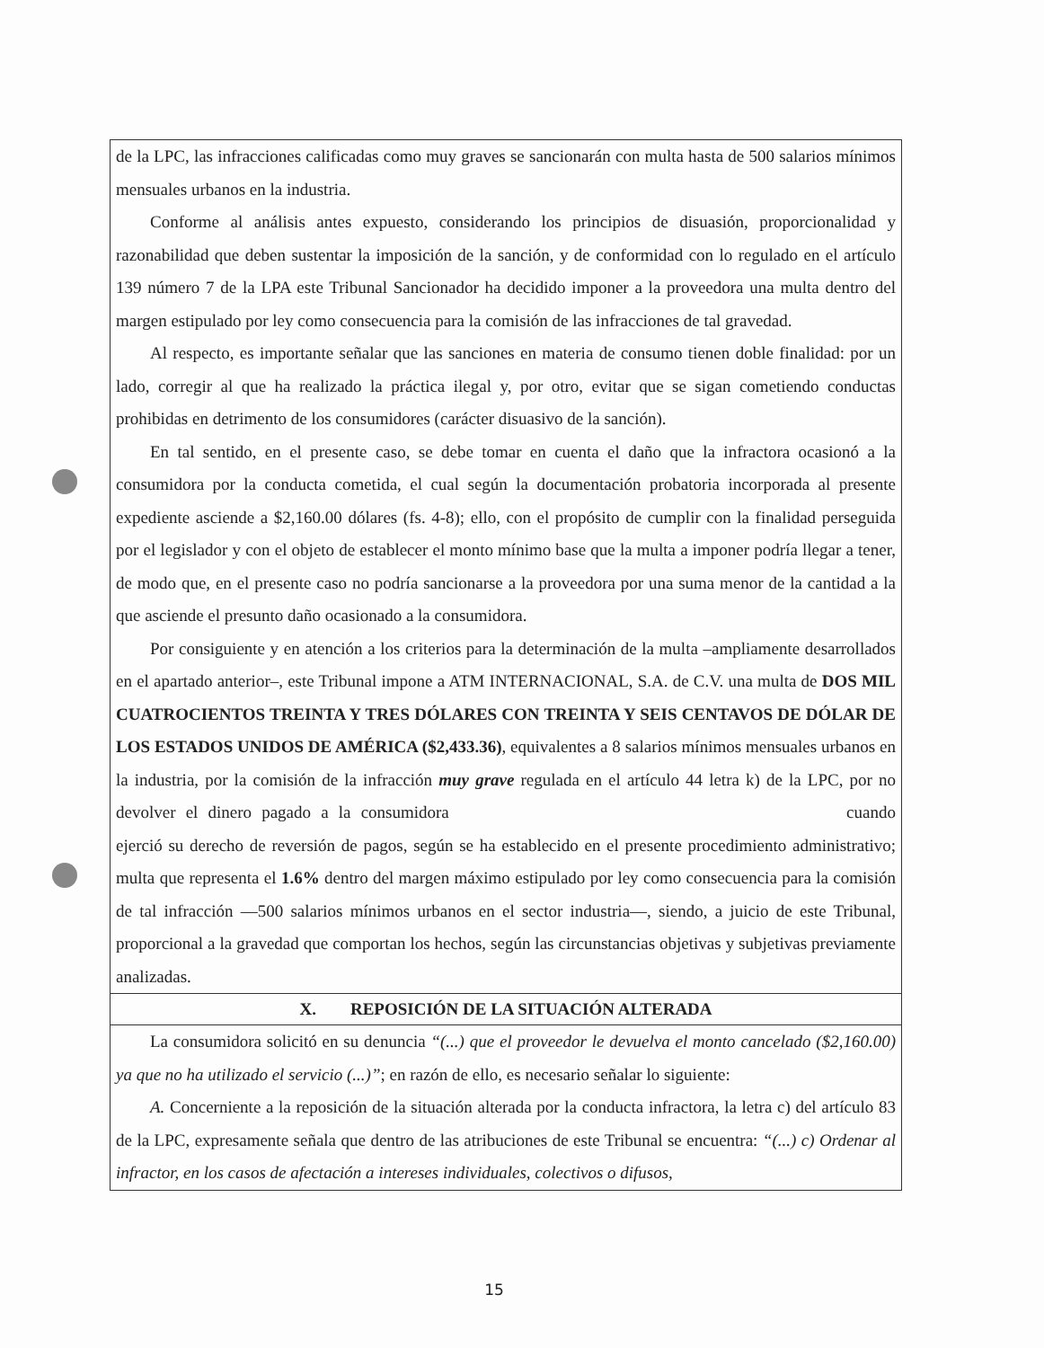de la LPC, las infracciones calificadas como muy graves se sancionarán con multa hasta de 500 salarios mínimos mensuales urbanos en la industria.
Conforme al análisis antes expuesto, considerando los principios de disuasión, proporcionalidad y razonabilidad que deben sustentar la imposición de la sanción, y de conformidad con lo regulado en el artículo 139 número 7 de la LPA este Tribunal Sancionador ha decidido imponer a la proveedora una multa dentro del margen estipulado por ley como consecuencia para la comisión de las infracciones de tal gravedad.
Al respecto, es importante señalar que las sanciones en materia de consumo tienen doble finalidad: por un lado, corregir al que ha realizado la práctica ilegal y, por otro, evitar que se sigan cometiendo conductas prohibidas en detrimento de los consumidores (carácter disuasivo de la sanción).
En tal sentido, en el presente caso, se debe tomar en cuenta el daño que la infractora ocasionó a la consumidora por la conducta cometida, el cual según la documentación probatoria incorporada al presente expediente asciende a $2,160.00 dólares (fs. 4-8); ello, con el propósito de cumplir con la finalidad perseguida por el legislador y con el objeto de establecer el monto mínimo base que la multa a imponer podría llegar a tener, de modo que, en el presente caso no podría sancionarse a la proveedora por una suma menor de la cantidad a la que asciende el presunto daño ocasionado a la consumidora.
Por consiguiente y en atención a los criterios para la determinación de la multa –ampliamente desarrollados en el apartado anterior–, este Tribunal impone a ATM INTERNACIONAL, S.A. de C.V. una multa de DOS MIL CUATROCIENTOS TREINTA Y TRES DÓLARES CON TREINTA Y SEIS CENTAVOS DE DÓLAR DE LOS ESTADOS UNIDOS DE AMÉRICA ($2,433.36), equivalentes a 8 salarios mínimos mensuales urbanos en la industria, por la comisión de la infracción muy grave regulada en el artículo 44 letra k) de la LPC, por no devolver el dinero pagado a la consumidora cuando ejerció su derecho de reversión de pagos, según se ha establecido en el presente procedimiento administrativo; multa que representa el 1.6% dentro del margen máximo estipulado por ley como consecuencia para la comisión de tal infracción —500 salarios mínimos urbanos en el sector industria—, siendo, a juicio de este Tribunal, proporcional a la gravedad que comportan los hechos, según las circunstancias objetivas y subjetivas previamente analizadas.
X. REPOSICIÓN DE LA SITUACIÓN ALTERADA
La consumidora solicitó en su denuncia “(...) que el proveedor le devuelva el monto cancelado ($2,160.00) ya que no ha utilizado el servicio (...)”; en razón de ello, es necesario señalar lo siguiente:
A. Concerniente a la reposición de la situación alterada por la conducta infractora, la letra c) del artículo 83 de la LPC, expresamente señala que dentro de las atribuciones de este Tribunal se encuentra: “(...) c) Ordenar al infractor, en los casos de afectación a intereses individuales, colectivos o difusos,
15